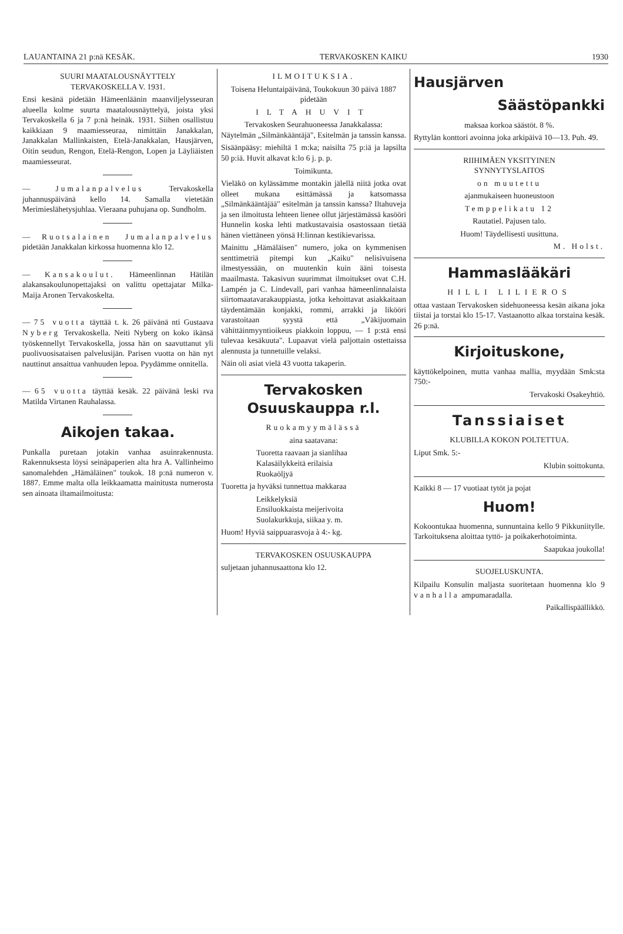LAUANTAINA 21 p:nä KESÄK. TERVAKOSKEN KAIKU 1930
SUURI MAATALOUSNÄYTTELY
TERVAKOSKELLA V. 1931.
Ensi kesänä pidetään Hämeenläänin maanviljelysseuran alueella kolme suurta maatalousnäyttelyä, joista yksi Tervakoskella 6 ja 7 p:nä heinäk. 1931. Siihen osallistuu kaikkiaan 9 maamiesseuraa, nimittäin Janakkalan, Janakkalan Mallinkaisten, Etelä-Janakkalan, Hausjärven, Oitin seudun, Rengon, Etelä-Rengon, Lopen ja Läyliäisten maamiesseurat.
— Jumalanpalvelus Tervakoskella juhannuspäivänä kello 14. Samalla vietetään Merimieslähetysjuhlaa. Vieraana puhujana op. Sundholm.
— Ruotsalainen Jumalanpalvelus pidetään Janakkalan kirkossa huomenna klo 12.
— Kansakoulut. Hämeenlinnan Hätilän alakansakoulunopettajaksi on valittu opettajatar Milka-Maija Aronen Tervakoskelta.
— 75 vuotta täyttää t. k. 26 päivänä nti Gustaava Nyberg Tervakoskella. Neiti Nyberg on koko ikänsä työskennellyt Tervakoskella, jossa hän on saavuttanut yli puolivuosisataisen palvelusijän. Parisen vuotta on hän nyt nauttinut ansaittua vanhuuden lepoa. Pyydämme onnitella.
— 65 vuotta täyttää kesäk. 22 päivänä leski rva Matilda Virtanen Rauhalassa.
Aikojen takaa.
Punkalla puretaan jotakin vanhaa asuinrakennusta. Rakennuksesta löysi seinäpaperien alta hra A. Vallinheimo sanomalehden „Hämäläinen" toukok. 18 p:nä numeron v. 1887. Emme malta olla leikkaamatta mainitusta numerosta sen ainoata iltamailmoitusta:
ILMOITUKSIA.
Toisena Heluntaipäivänä, Toukokuun 30 päivä 1887 pidetään
ILTAHUVIT
Tervakosken Seurahuoneessa Janakkalassa:
Näytelmän „Silmänkääntäjä", Esitelmän ja tanssin kanssa.
Sisäänpääsy: miehiltä 1 m:ka; naisilta 75 p:iä ja lapsilta 50 p:iä. Huvit alkavat k:lo 6 j. p. p.
Toimikunta.
Vieläkö on kylässämme montakin jälellä niitä jotka ovat olleet mukana esittämässä ja katsomassa „Silmänkääntäjää" esitelmän ja tanssin kanssa? Iltahuveja ja sen ilmoitusta lehteen lienee ollut järjestämässä kasööri Hunnelin koska lehti matkustavaisia osastossaan tietää hänen viettäneen yönsä H:linnan kestikievarissa.
Mainittu „Hämäläisen" numero, joka on kymmenisen senttimetriä pitempi kun „Kaiku" nelisivuisena ilmestyessään, on muutenkin kuin ääni toisesta maailmasta. Takasivun suurimmat ilmoitukset ovat C.H. Lampén ja C. Lindevall, pari vanhaa hämeenlinnalaista siirtomaatavarakauppiasta, jotka kehoittavat asiakkaitaan täydentämään konjakki, rommi, arrakki ja likööri varastoitaan syystä että „Väkijuomain vähittäinmyyntioikeus piakkoin loppuu, — 1 p:stä ensi tulevaa kesäkuuta". Lupaavat vielä paljottain ostettaissa alennusta ja tunnetuille velaksi.
Näin oli asiat vielä 43 vuotta takaperin.
Tervakosken
Osuuskauppa r.l.
Ruokamyymälässä
aina saatavana:
Tuoretta raavaan ja sianlihaa
Kalasäilykkeitä erilaisia
Ruokaöljyä
Tuoretta ja hyväksi tunnettua makkaraa
Leikkelyksiä
Ensiluokkaista meijerivoita
Suolakurkkuja, siikaa y. m.
Huom! Hyviä saippuarasvoja à 4:- kg.
TERVAKOSKEN OSUUSKAUPPA
suljetaan juhannusaattona klo 12.
Hausjärven
Säästöpankki
maksaa korkoa säästöt. 8 %.
Ryttylän konttori avoinna joka arkipäivä 10—13. Puh. 49.
RIIHIMÄEN YKSITYINEN
SYNNYTYSLAITOS
on muutettu
ajanmukaiseen huoneustoon
Temppelikatu 12
Rautatiel. Pajusen talo.
Huom! Täydellisesti uusittuna.
M. Holst.
Hammaslääkäri
HILLI LILIEROS
ottaa vastaan Tervakosken sidehuoneessa kesän aikana joka tiistai ja torstai klo 15-17. Vastaanotto alkaa torstaina kesäk. 26 p:nä.
Kirjoituskone,
käyttökelpoinen, mutta vanhaa mallia, myydään Smk:sta 750:-
Tervakoski Osakeyhtiö.
Tanssiaiset
KLUBILLA KOKON POLTETTUA.
Liput Smk. 5:-
Klubin soittokunta.
Kaikki 8 — 17 vuotiaat tytöt ja pojat
Huom!
Kokoontukaa huomenna, sunnuntaina kello 9 Pikkuniitylle. Tarkoituksena aloittaa tyttö- ja poikakerhotoiminta.
Saapukaa joukolla!
SUOJELUSKUNTA.
Kilpailu Konsulin maljasta suoritetaan huomenna klo 9 vanhalla ampumaradalla.
Paikallispäällikkö.